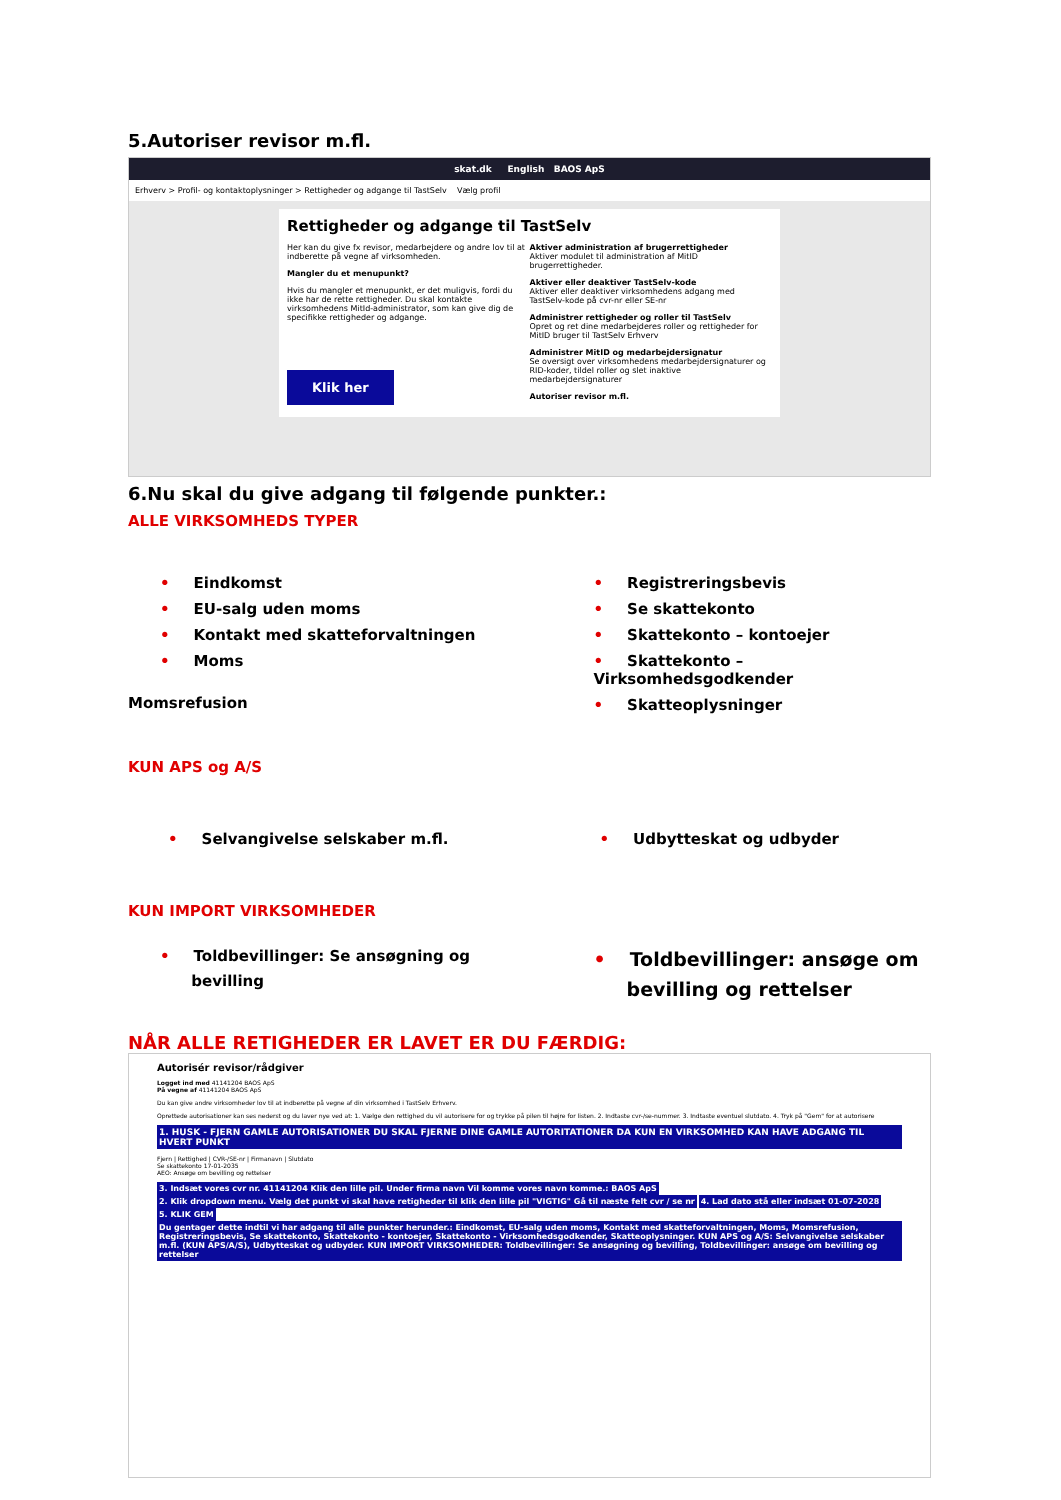5.Autoriser revisor m.fl.
skat.dk English BAOS ApS
Erhverv > Profil- og kontaktoplysninger > Rettigheder og adgange til TastSelv Vælg profil
Rettigheder og adgange til TastSelv
Her kan du give fx revisor, medarbejdere og andre lov til at indberette på vegne af virksomheden.
Mangler du et menupunkt?
Hvis du mangler et menupunkt, er det muligvis, fordi du ikke har de rette rettigheder. Du skal kontakte virksomhedens MitId-administrator, som kan give dig de specifikke rettigheder og adgange.
Klik her
Aktiver administration af brugerrettigheder
Aktiver modulet til administration af MitID brugerrettigheder.
Aktiver eller deaktiver TastSelv-kode
Aktiver eller deaktiver virksomhedens adgang med TastSelv-kode på cvr-nr eller SE-nr
Administrer rettigheder og roller til TastSelv
Opret og ret dine medarbejderes roller og rettigheder for MitID bruger til TastSelv Erhverv
Administrer MitID og medarbejdersignatur
Se oversigt over virksomhedens medarbejdersignaturer og RID-koder, tildel roller og slet inaktive medarbejdersignaturer
Autoriser revisor m.fl.
6.Nu skal du give adgang til følgende punkter.:
ALLE VIRKSOMHEDS TYPER
• Eindkomst
• EU-salg uden moms
• Kontakt med skatteforvaltningen
• Moms
Momsrefusion
• Registreringsbevis
• Se skattekonto
• Skattekonto – kontoejer
• Skattekonto – Virksomhedsgodkender
• Skatteoplysninger
KUN APS og A/S
• Selvangivelse selskaber m.fl.
• Udbytteskat og udbyder
KUN IMPORT VIRKSOMHEDER
• Toldbevillinger: Se ansøgning og
bevilling
• Toldbevillinger: ansøge om
bevilling og rettelser
NÅR ALLE RETIGHEDER ER LAVET ER DU FÆRDIG:
Autorisér revisor/rådgiver
Logget ind med 41141204 BAOS ApS
På vegne af 41141204 BAOS ApS
Du kan give andre virksomheder lov til at indberette på vegne af din virksomhed i TastSelv Erhverv.
Oprettede autorisationer kan ses nederst og du laver nye ved at: 1. Vælge den rettighed du vil autorisere for og trykke på pilen til højre for listen. 2. Indtaste cvr-/se-nummer. 3. Indtaste eventuel slutdato. 4. Tryk på "Gem" for at autorisere
1. HUSK - FJERN GAMLE AUTORISATIONER DU SKAL FJERNE DINE GAMLE AUTORITATIONER DA KUN EN VIRKSOMHED KAN HAVE ADGANG TIL HVERT PUNKT
Fjern | Rettighed | CVR-/SE-nr | Firmanavn | Slutdato
Se skattekonto 17-01-2035
AEO: Ansøge om bevilling og rettelser
3. Indsæt vores cvr nr. 41141204 Klik den lille pil. Under firma navn Vil komme vores navn komme.: BAOS ApS
2. Klik dropdown menu. Vælg det punkt vi skal have retigheder til klik den lille pil "VIGTIG" Gå til næste felt cvr / se nr
4. Lad dato stå eller indsæt 01-07-2028
5. KLIK GEM
Du gentager dette indtil vi har adgang til alle punkter herunder.: Eindkomst, EU-salg uden moms, Kontakt med skatteforvaltningen, Moms, Momsrefusion, Registreringsbevis, Se skattekonto, Skattekonto - kontoejer, Skattekonto - Virksomhedsgodkender, Skatteoplysninger. KUN APS og A/S: Selvangivelse selskaber m.fl. (KUN APS/A/S), Udbytteskat og udbyder. KUN IMPORT VIRKSOMHEDER: Toldbevillinger: Se ansøgning og bevilling, Toldbevillinger: ansøge om bevilling og rettelser